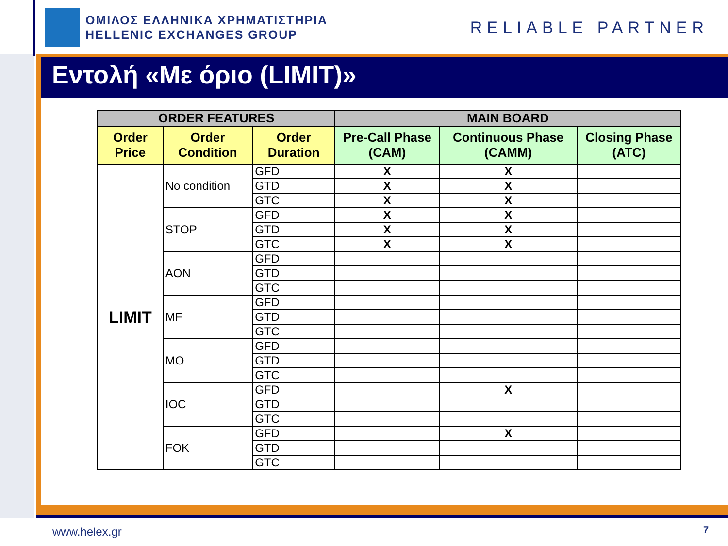ΟΜΙΛΟΣ ΕΛΛΗΝΙΚΑ ΧΡΗΜΑΤΙΣΤΗΡΙΑ
HELLENIC EXCHANGES GROUP
RELIABLE PARTNER
Εντολή «Με όριο (LIMIT)»
| ORDER FEATURES | | | MAIN BOARD | | |
| --- | --- | --- | --- | --- | --- |
| Order Price | Order Condition | Order Duration | Pre-Call Phase (CAM) | Continuous Phase (CAMM) | Closing Phase (ATC) |
| LIMIT | No condition | GFD | X | X | |
| | | GTD | X | X | |
| | | GTC | X | X | |
| | STOP | GFD | X | X | |
| | | GTD | X | X | |
| | | GTC | X | X | |
| | AON | GFD | | | |
| | | GTD | | | |
| | | GTC | | | |
| | MF | GFD | | | |
| | | GTD | | | |
| | | GTC | | | |
| | MO | GFD | | | |
| | | GTD | | | |
| | | GTC | | | |
| | IOC | GFD | | X | |
| | | GTD | | | |
| | | GTC | | | |
| | FOK | GFD | | X | |
| | | GTD | | | |
| | | GTC | | | |
www.helex.gr 7